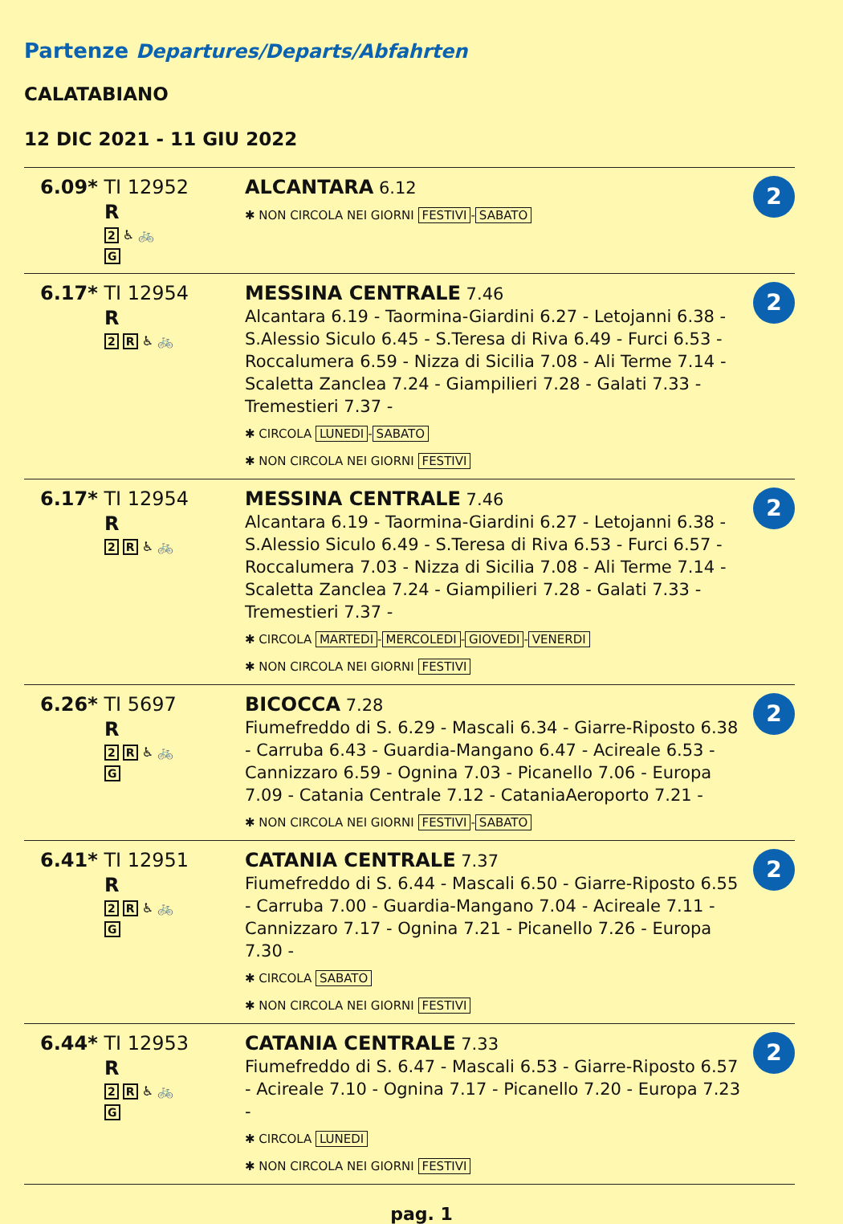Partenze Departures/Departs/Abfahrten
CALATABIANO
12 DIC 2021 - 11 GIU 2022
| 6.09* TI 12952 R 2 ♿ 🚲 G | ALCANTARA 6.12 ✱ NON CIRCOLA NEI GIORNI FESTIVI - SABATO | 2 |
| 6.17* TI 12954 R 2 R ♿ 🚲 | MESSINA CENTRALE 7.46 Alcantara 6.19 - Taormina-Giardini 6.27 - Letojanni 6.38 - S.Alessio Siculo 6.45 - S.Teresa di Riva 6.49 - Furci 6.53 - Roccalumera 6.59 - Nizza di Sicilia 7.08 - Ali Terme 7.14 - Scaletta Zanclea 7.24 - Giampilieri 7.28 - Galati 7.33 - Tremestieri 7.37 - ✱ CIRCOLA LUNEDI - SABATO ✱ NON CIRCOLA NEI GIORNI FESTIVI | 2 |
| 6.17* TI 12954 R 2 R ♿ 🚲 | MESSINA CENTRALE 7.46 Alcantara 6.19 - Taormina-Giardini 6.27 - Letojanni 6.38 - S.Alessio Siculo 6.49 - S.Teresa di Riva 6.53 - Furci 6.57 - Roccalumera 7.03 - Nizza di Sicilia 7.08 - Ali Terme 7.14 - Scaletta Zanclea 7.24 - Giampilieri 7.28 - Galati 7.33 - Tremestieri 7.37 - ✱ CIRCOLA MARTEDI - MERCOLEDI - GIOVEDI - VENERDI ✱ NON CIRCOLA NEI GIORNI FESTIVI | 2 |
| 6.26* TI 5697 R 2 R ♿ 🚲 G | BICOCCA 7.28 Fiumefreddo di S. 6.29 - Mascali 6.34 - Giarre-Riposto 6.38 - Carruba 6.43 - Guardia-Mangano 6.47 - Acireale 6.53 - Cannizzaro 6.59 - Ognina 7.03 - Picanello 7.06 - Europa 7.09 - Catania Centrale 7.12 - CataniaAeroporto 7.21 - ✱ NON CIRCOLA NEI GIORNI FESTIVI - SABATO | 2 |
| 6.41* TI 12951 R 2 R ♿ 🚲 G | CATANIA CENTRALE 7.37 Fiumefreddo di S. 6.44 - Mascali 6.50 - Giarre-Riposto 6.55 - Carruba 7.00 - Guardia-Mangano 7.04 - Acireale 7.11 - Cannizzaro 7.17 - Ognina 7.21 - Picanello 7.26 - Europa 7.30 - ✱ CIRCOLA SABATO ✱ NON CIRCOLA NEI GIORNI FESTIVI | 2 |
| 6.44* TI 12953 R 2 R ♿ 🚲 G | CATANIA CENTRALE 7.33 Fiumefreddo di S. 6.47 - Mascali 6.53 - Giarre-Riposto 6.57 - Acireale 7.10 - Ognina 7.17 - Picanello 7.20 - Europa 7.23 - ✱ CIRCOLA LUNEDI ✱ NON CIRCOLA NEI GIORNI FESTIVI | 2 |
pag. 1